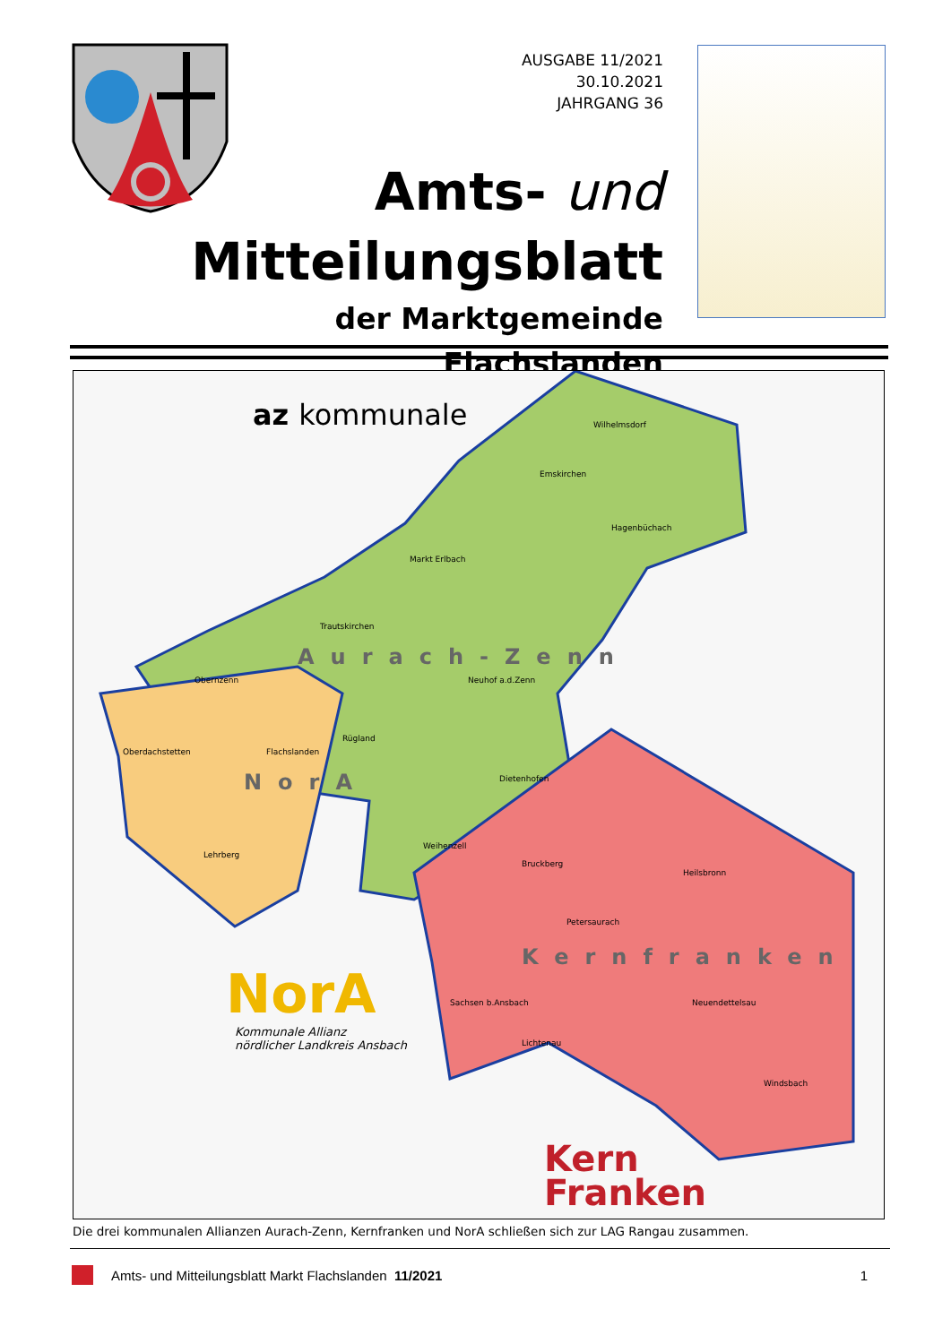AUSGABE 11/2021
30.10.2021
JAHRGANG 36
Amts- und
Mitteilungsblatt
der Marktgemeinde Flachslanden
az kommunale Wilhelmsdorf
Emskirchen
Hagenbüchach
Markt Erlbach
Trautskirchen
Aurach-Zenn
Obernzenn Neuhof a.d.Zenn
Rügland
Oberdachstetten Flachslanden
Dietenhofen
NorA
Weihenzell
Lehrberg
Bruckberg
Heilsbronn
Petersaurach
Kernfranken
NorA
Kommunale Allianz
nördlicher Landkreis Ansbach
Sachsen b.Ansbach Neuendettelsau
Lichtenau
Windsbach
Kern
Franken
Die drei kommunalen Allianzen Aurach-Zenn, Kernfranken und NorA schließen sich zur LAG Rangau zusammen.
Amts- und Mitteilungsblatt Markt Flachslanden 11/2021 1